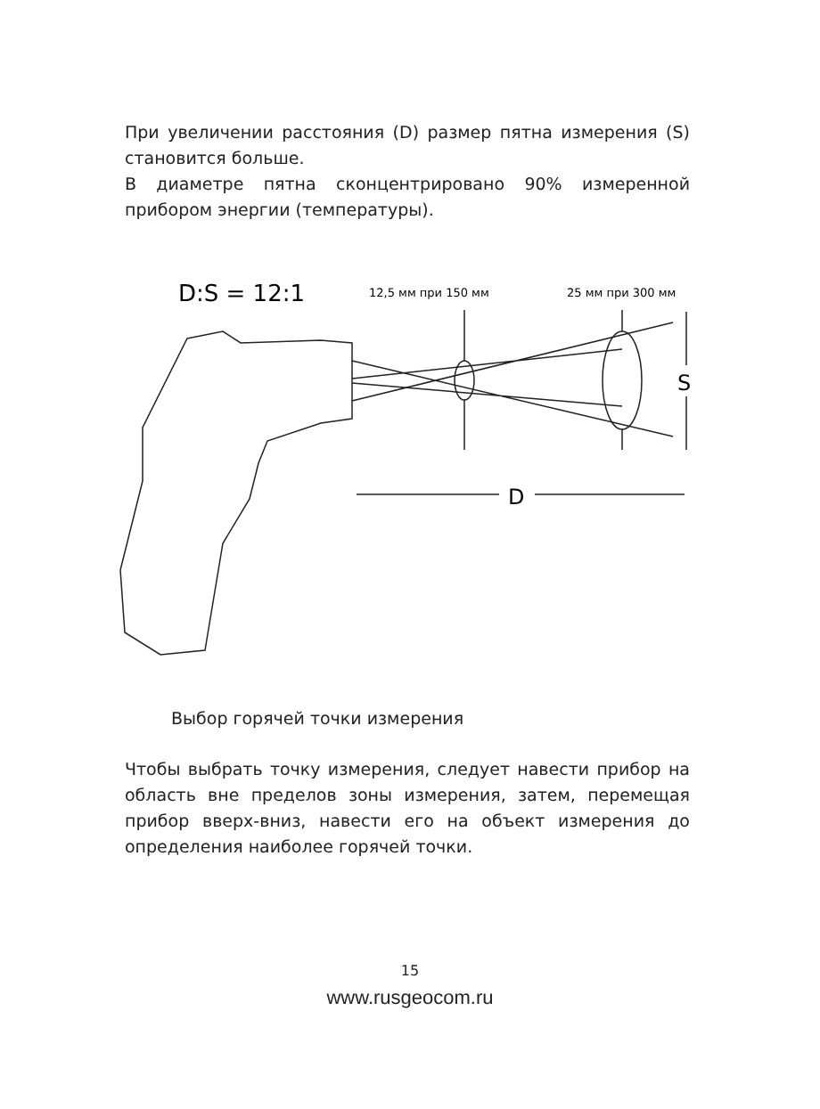При увеличении расстояния (D) размер пятна измерения (S) становится больше.
В диаметре пятна сконцентрировано 90% измеренной прибором энергии (температуры).
D:S = 12:1
12,5 мм при 150 мм
25 мм при 300 мм
S
D
Выбор горячей точки измерения
Чтобы выбрать точку измерения, следует навести прибор на область вне пределов зоны измерения, затем, перемещая прибор вверх-вниз, навести его на объект измерения до определения наиболее горячей точки.
15
www.rusgeocom.ru